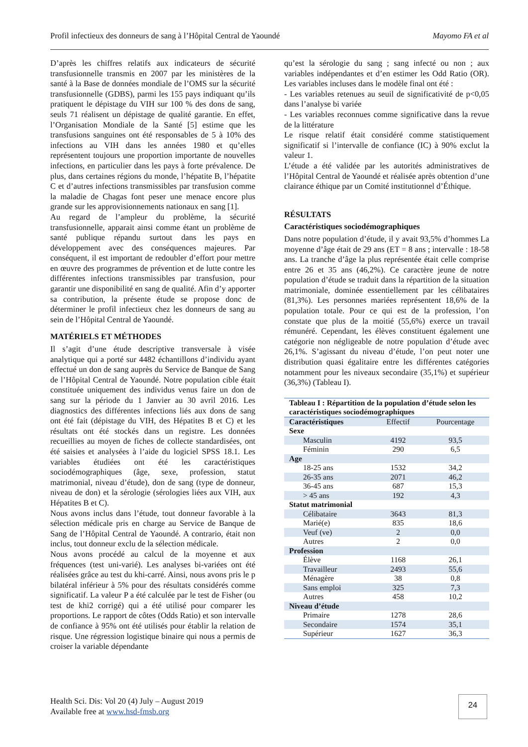Profil infectieux des donneurs de sang à l’Hôpital Central de Yaoundé Mayomo FA et al
D’après les chiffres relatifs aux indicateurs de sécurité transfusionnelle transmis en 2007 par les ministères de la santé à la Base de données mondiale de l’OMS sur la sécurité transfusionnelle (GDBS), parmi les 155 pays indiquant qu’ils pratiquent le dépistage du VIH sur 100 % des dons de sang, seuls 71 réalisent un dépistage de qualité garantie. En effet, l’Organisation Mondiale de la Santé [5] estime que les transfusions sanguines ont été responsables de 5 à 10% des infections au VIH dans les années 1980 et qu’elles représentent toujours une proportion importante de nouvelles infections, en particulier dans les pays à forte prévalence. De plus, dans certaines régions du monde, l’hépatite B, l’hépatite C et d’autres infections transmissibles par transfusion comme la maladie de Chagas font peser une menace encore plus grande sur les approvisionnements nationaux en sang [1].
Au regard de l’ampleur du problème, la sécurité transfusionnelle, apparait ainsi comme étant un problème de santé publique répandu surtout dans les pays en développement avec des conséquences majeures. Par conséquent, il est important de redoubler d’effort pour mettre en œuvre des programmes de prévention et de lutte contre les différentes infections transmissibles par transfusion, pour garantir une disponibilité en sang de qualité. Afin d’y apporter sa contribution, la présente étude se propose donc de déterminer le profil infectieux chez les donneurs de sang au sein de l’Hôpital Central de Yaoundé.
MATÉRIELS ET MÉTHODES
Il s’agit d’une étude descriptive transversale à visée analytique qui a porté sur 4482 échantillons d’individu ayant effectué un don de sang auprès du Service de Banque de Sang de l’Hôpital Central de Yaoundé. Notre population cible était constituée uniquement des individus venus faire un don de sang sur la période du 1 Janvier au 30 avril 2016. Les diagnostics des différentes infections liés aux dons de sang ont été fait (dépistage du VIH, des Hépatites B et C) et les résultats ont été stockés dans un registre. Les données recueillies au moyen de fiches de collecte standardisées, ont été saisies et analysées à l’aide du logiciel SPSS 18.1. Les variables étudiées ont été les caractéristiques sociodémographiques (âge, sexe, profession, statut matrimonial, niveau d’étude), don de sang (type de donneur, niveau de don) et la sérologie (sérologies liées aux VIH, aux Hépatites B et C).
Nous avons inclus dans l’étude, tout donneur favorable à la sélection médicale pris en charge au Service de Banque de Sang de l’Hôpital Central de Yaoundé. A contrario, était non inclus, tout donneur exclu de la sélection médicale.
Nous avons procédé au calcul de la moyenne et aux fréquences (test uni-varié). Les analyses bi-variées ont été réalisées grâce au test du khi-carré. Ainsi, nous avons pris le p bilatéral inférieur à 5% pour des résultats considérés comme significatif. La valeur P a été calculée par le test de Fisher (ou test de khi2 corrigé) qui a été utilisé pour comparer les proportions. Le rapport de côtes (Odds Ratio) et son intervalle de confiance à 95% ont été utilisés pour établir la relation de risque. Une régression logistique binaire qui nous a permis de croiser la variable dépendante
qu’est la sérologie du sang ; sang infecté ou non ; aux variables indépendantes et d’en estimer les Odd Ratio (OR). Les variables incluses dans le modèle final ont été :
- Les variables retenues au seuil de significativité de p<0,05 dans l’analyse bi variée
- Les variables reconnues comme significative dans la revue de la littérature
Le risque relatif était considéré comme statistiquement significatif si l’intervalle de confiance (IC) à 90% exclut la valeur 1.
L’étude a été validée par les autorités administratives de l’Hôpital Central de Yaoundé et réalisée après obtention d’une clairance éthique par un Comité institutionnel d’Éthique.
RÉSULTATS
Caractéristiques sociodémographiques
Dans notre population d’étude, il y avait 93,5% d’hommes La moyenne d’âge était de 29 ans (ET = 8 ans ; intervalle : 18-58 ans. La tranche d’âge la plus représentée était celle comprise entre 26 et 35 ans (46,2%). Ce caractère jeune de notre population d’étude se traduit dans la répartition de la situation matrimoniale, dominée essentiellement par les célibataires (81,3%). Les personnes mariées représentent 18,6% de la population totale. Pour ce qui est de la profession, l’on constate que plus de la moitié (55,6%) exerce un travail rémunéré. Cependant, les élèves constituent également une catégorie non négligeable de notre population d’étude avec 26,1%. S’agissant du niveau d’étude, l’on peut noter une distribution quasi égalitaire entre les différentes catégories notamment pour les niveaux secondaire (35,1%) et supérieur (36,3%) (Tableau I).
| Tableau I : Répartition de la population d’étude selon les caractéristiques sociodémographiques | | |
| --- | --- | --- |
| Caractéristiques | Effectif | Pourcentage |
| Sexe | | |
| Masculin | 4192 | 93,5 |
| Féminin | 290 | 6,5 |
| Age | | |
| 18-25 ans | 1532 | 34,2 |
| 26-35 ans | 2071 | 46,2 |
| 36-45 ans | 687 | 15,3 |
| > 45 ans | 192 | 4,3 |
| Statut matrimonial | | |
| Célibataire | 3643 | 81,3 |
| Marié(e) | 835 | 18,6 |
| Veuf (ve) | 2 | 0,0 |
| Autres | 2 | 0,0 |
| Profession | | |
| Élève | 1168 | 26,1 |
| Travailleur | 2493 | 55,6 |
| Ménagère | 38 | 0,8 |
| Sans emploi | 325 | 7,3 |
| Autres | 458 | 10,2 |
| Niveau d’étude | | |
| Primaire | 1278 | 28,6 |
| Secondaire | 1574 | 35,1 |
| Supérieur | 1627 | 36,3 |
Health Sci. Dis: Vol 20 (4) July – August 2019
Available free at www.hsd-fmsb.org
24